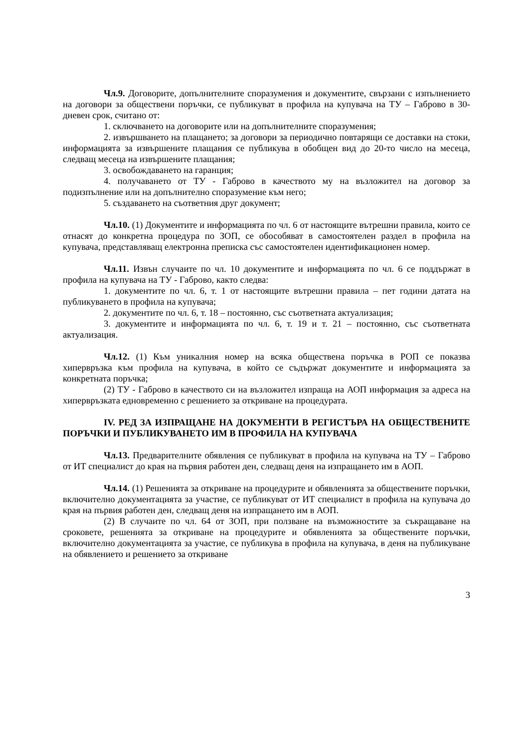Чл.9. Договорите, допълнителните споразумения и документите, свързани с изпълнението на договори за обществени поръчки, се публикуват в профила на купувача на ТУ – Габрово в 30-дневен срок, считано от:
1. сключването на договорите или на допълнителните споразумения;
2. извършването на плащането; за договори за периодично повтарящи се доставки на стоки, информацията за извършените плащания се публикува в обобщен вид до 20-то число на месеца, следващ месеца на извършените плащания;
3. освобождаването на гаранция;
4. получаването от ТУ - Габрово в качеството му на възложител на договор за подизпълнение или на допълнително споразумение към него;
5. създаването на съответния друг документ;
Чл.10. (1) Документите и информацията по чл. 6 от настоящите вътрешни правила, които се отнасят до конкретна процедура по ЗОП, се обособяват в самостоятелен раздел в профила на купувача, представляващ електронна преписка със самостоятелен идентификационен номер.
Чл.11. Извън случаите по чл. 10 документите и информацията по чл. 6 се поддържат в профила на купувача на ТУ - Габрово, както следва:
1. документите по чл. 6, т. 1 от настоящите вътрешни правила – пет години датата на публикуването в профила на купувача;
2. документите по чл. 6, т. 18 – постоянно, със съответната актуализация;
3. документите и информацията по чл. 6, т. 19 и т. 21 – постоянно, със съответната актуализация.
Чл.12. (1) Към уникалния номер на всяка обществена поръчка в РОП се показва хипервръзка към профила на купувача, в който се съдържат документите и информацията за конкретната поръчка;
(2) ТУ - Габрово в качеството си на възложител изпраща на АОП информация за адреса на хипервръзката едновременно с решението за откриване на процедурата.
IV. РЕД ЗА ИЗПРАЩАНЕ НА ДОКУМЕНТИ В РЕГИСТЪРА НА ОБЩЕСТВЕНИТЕ ПОРЪЧКИ И ПУБЛИКУВАНЕТО ИМ В ПРОФИЛА НА КУПУВАЧА
Чл.13. Предварителните обявления се публикуват в профила на купувача на ТУ – Габрово от ИТ специалист до края на първия работен ден, следващ деня на изпращането им в АОП.
Чл.14. (1) Решенията за откриване на процедурите и обявленията за обществените поръчки, включително документацията за участие, се публикуват от ИТ специалист в профила на купувача до края на първия работен ден, следващ деня на изпращането им в АОП.
(2) В случаите по чл. 64 от ЗОП, при ползване на възможностите за съкращаване на сроковете, решенията за откриване на процедурите и обявленията за обществените поръчки, включително документацията за участие, се публикува в профила на купувача, в деня на публикуване на обявлението и решението за откриване
3